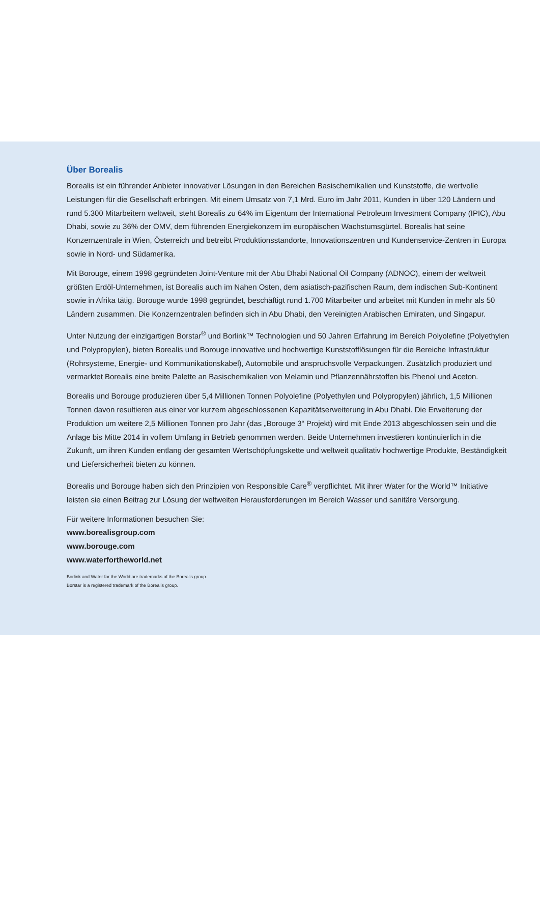Über Borealis
Borealis ist ein führender Anbieter innovativer Lösungen in den Bereichen Basischemikalien und Kunststoffe, die wertvolle Leistungen für die Gesellschaft erbringen. Mit einem Umsatz von 7,1 Mrd. Euro im Jahr 2011, Kunden in über 120 Ländern und rund 5.300 Mitarbeitern weltweit, steht Borealis zu 64% im Eigentum der International Petroleum Investment Company (IPIC), Abu Dhabi, sowie zu 36% der OMV, dem führenden Energiekonzern im europäischen Wachstumsgürtel. Borealis hat seine Konzernzentrale in Wien, Österreich und betreibt Produktionsstandorte, Innovationszentren und Kundenservice-Zentren in Europa sowie in Nord- und Südamerika.
Mit Borouge, einem 1998 gegründeten Joint-Venture mit der Abu Dhabi National Oil Company (ADNOC), einem der weltweit größten Erdöl-Unternehmen, ist Borealis auch im Nahen Osten, dem asiatisch-pazifischen Raum, dem indischen Sub-Kontinent sowie in Afrika tätig. Borouge wurde 1998 gegründet, beschäftigt rund 1.700 Mitarbeiter und arbeitet mit Kunden in mehr als 50 Ländern zusammen. Die Konzernzentralen befinden sich in Abu Dhabi, den Vereinigten Arabischen Emiraten, und Singapur.
Unter Nutzung der einzigartigen Borstar<sup>®</sup> und Borlink™ Technologien und 50 Jahren Erfahrung im Bereich Polyolefine (Polyethylen und Polypropylen), bieten Borealis und Borouge innovative und hochwertige Kunststofflösungen für die Bereiche Infrastruktur (Rohrsysteme, Energie- und Kommunikationskabel), Automobile und anspruchsvolle Verpackungen. Zusätzlich produziert und vermarktet Borealis eine breite Palette an Basischemikalien von Melamin und Pflanzennährstoffen bis Phenol und Aceton.
Borealis und Borouge produzieren über 5,4 Millionen Tonnen Polyolefine (Polyethylen und Polypropylen) jährlich, 1,5 Millionen Tonnen davon resultieren aus einer vor kurzem abgeschlossenen Kapazitätserweiterung in Abu Dhabi. Die Erweiterung der Produktion um weitere 2,5 Millionen Tonnen pro Jahr (das „Borouge 3“ Projekt) wird mit Ende 2013 abgeschlossen sein und die Anlage bis Mitte 2014 in vollem Umfang in Betrieb genommen werden. Beide Unternehmen investieren kontinuierlich in die Zukunft, um ihren Kunden entlang der gesamten Wertschöpfungskette und weltweit qualitativ hochwertige Produkte, Beständigkeit und Liefersicherheit bieten zu können.
Borealis und Borouge haben sich den Prinzipien von Responsible Care<sup>®</sup> verpflichtet. Mit ihrer Water for the World™ Initiative leisten sie einen Beitrag zur Lösung der weltweiten Herausforderungen im Bereich Wasser und sanitäre Versorgung.
Für weitere Informationen besuchen Sie:
www.borealisgroup.com
www.borouge.com
www.waterfortheworld.net
Borlink and Water for the World are trademarks of the Borealis group.
Borstar is a registered trademark of the Borealis group.